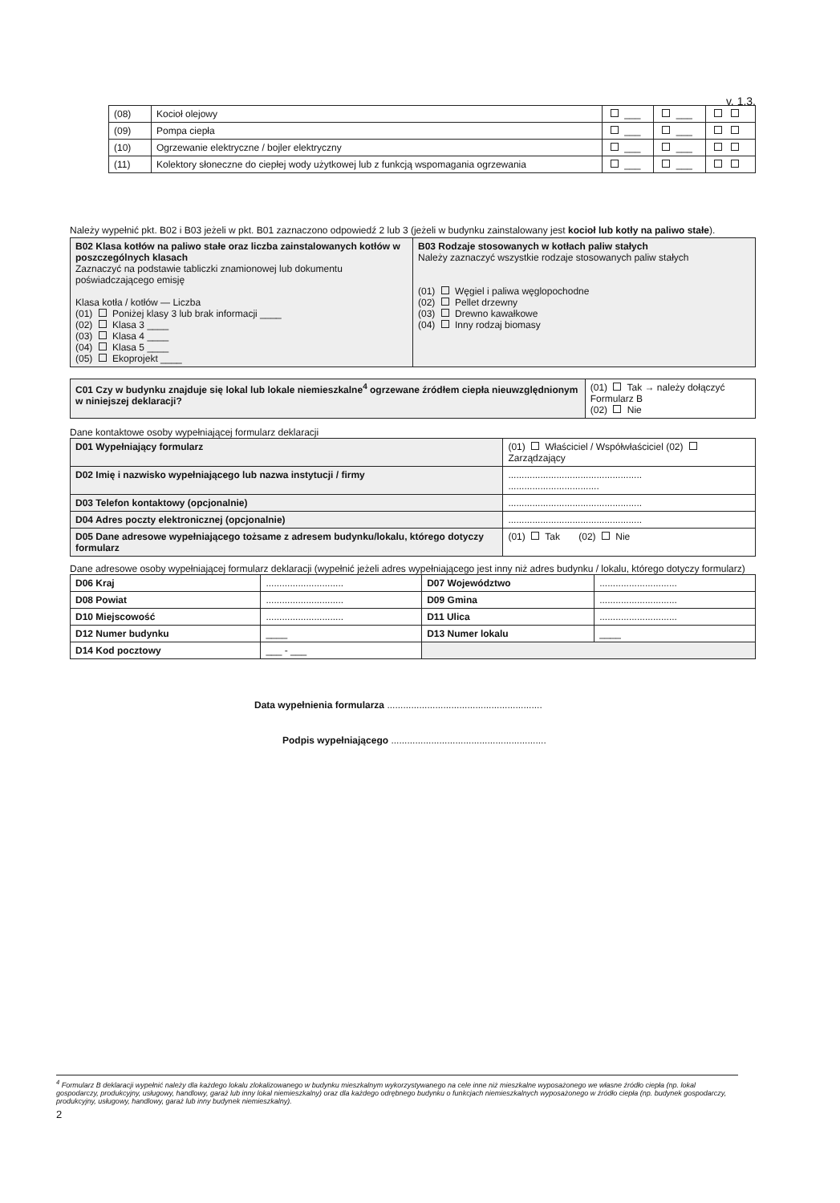v. 1.3.
| (08) | Kocioł olejowy | ___ | ___ | |
| (09) | Pompa ciepła | ___ | ___ | |
| (10) | Ogrzewanie elektryczne / bojler elektryczny | ___ | ___ | |
| (11) | Kolektory słoneczne do ciepłej wody użytkowej lub z funkcją wspomagania ogrzewania | ___ | ___ | |
Należy wypełnić pkt. B02 i B03 jeżeli w pkt. B01 zaznaczono odpowiedź 2 lub 3 (jeżeli w budynku zainstalowany jest kocioł lub kotły na paliwo stałe).
| B02 Klasa kotłów na paliwo stałe oraz liczba zainstalowanych kotłów w poszczególnych klasach Zaznaczyć na podstawie tabliczki znamionowej lub dokumentu poświadczającego emisję Klasa kotła / kotłów — Liczba (01) Poniżej klasy 3 lub brak informacji ____ (02) Klasa 3 ____ (03) Klasa 4 ____ (04) Klasa 5 ____ (05) Ekoprojekt ____ | B03 Rodzaje stosowanych w kotłach paliw stałych Należy zaznaczyć wszystkie rodzaje stosowanych paliw stałych (01) Węgiel i paliwa węglopochodne (02) Pellet drzewny (03) Drewno kawałkowe (04) Inny rodzaj biomasy |
| C01 Czy w budynku znajduje się lokal lub lokale niemieszkalne<sup>4</sup> ogrzewane źródłem ciepła nieuwzględnionym w niniejszej deklaracji? | (01) Tak → należy dołączyć Formularz B (02) Nie |
Dane kontaktowe osoby wypełniającej formularz deklaracji
| D01 Wypełniający formularz | (01) Właściciel / Współwłaściciel (02) Zarządzający |
| D02 Imię i nazwisko wypełniającego lub nazwa instytucji / firmy | .................................................. .................................. |
| D03 Telefon kontaktowy (opcjonalnie) | .................................................. |
| D04 Adres poczty elektronicznej (opcjonalnie) | .................................................. |
| D05 Dane adresowe wypełniającego tożsame z adresem budynku/lokalu, którego dotyczy formularz | (01) Tak (02) Nie |
Dane adresowe osoby wypełniającej formularz deklaracji (wypełnić jeżeli adres wypełniającego jest inny niż adres budynku / lokalu, którego dotyczy formularz)
| D06 Kraj | ............................. | D07 Województwo | ............................. |
| D08 Powiat | ............................. | D09 Gmina | ............................. |
| D10 Miejscowość | ............................. | D11 Ulica | ............................. |
| D12 Numer budynku | ____ | D13 Numer lokalu | ____ |
| D14 Kod pocztowy | ___ - ___ | | |
Data wypełnienia formularza ..........................................................
Podpis wypełniającego ..........................................................
<sup>4</sup> Formularz B deklaracji wypełnić należy dla każdego lokalu zlokalizowanego w budynku mieszkalnym wykorzystywanego na cele inne niż mieszkalne wyposażonego we własne źródło ciepła (np. lokal gospodarczy, produkcyjny, usługowy, handlowy, garaż lub inny lokal niemieszkalny) oraz dla każdego odrębnego budynku o funkcjach niemieszkalnych wyposażonego w źródło ciepła (np. budynek gospodarczy, produkcyjny, usługowy, handlowy, garaż lub inny budynek niemieszkalny).
2